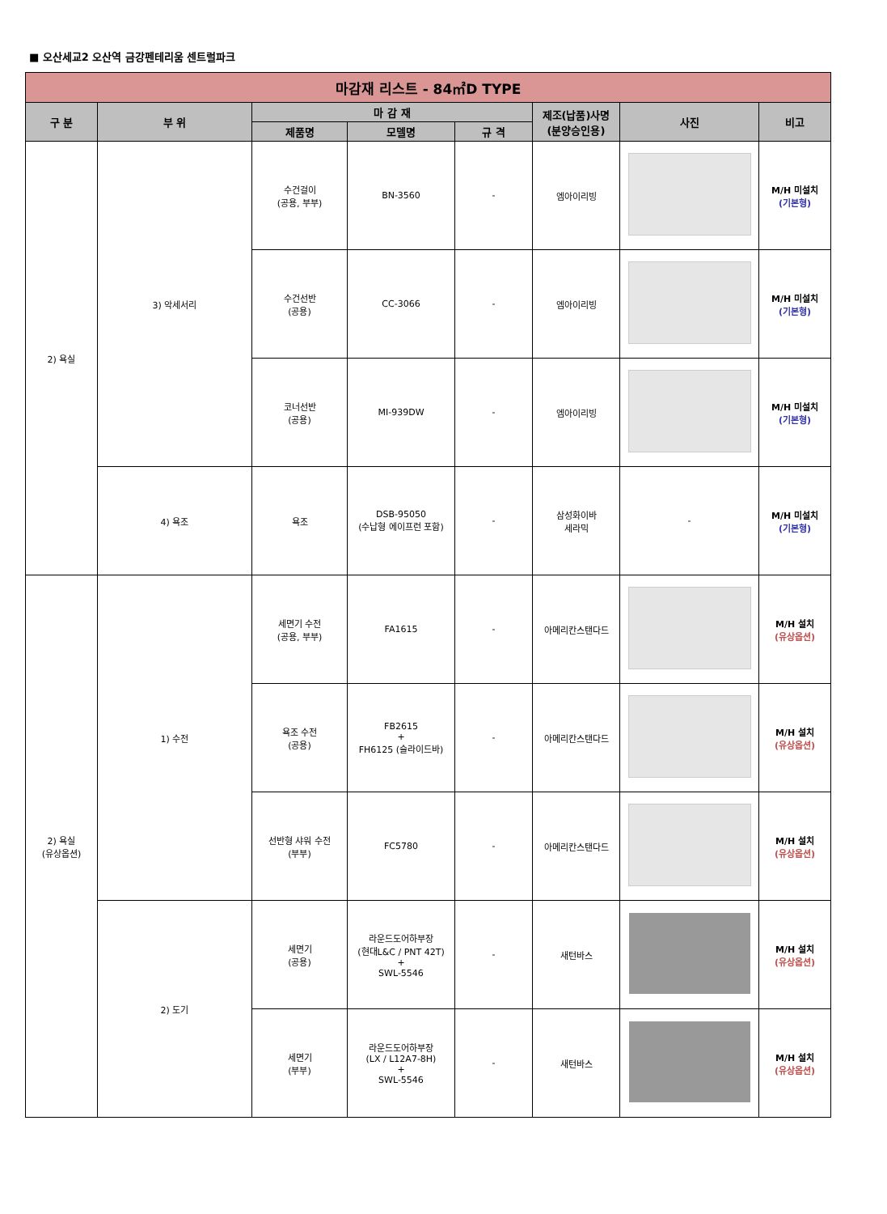■ 오산세교2 오산역 금강펜테리움 센트럴파크
| 마감재 리스트 - 84㎡D TYPE | | | | | | | |
| --- | --- | --- | --- | --- | --- | --- | --- |
| 구 분 | 부 위 | 마 감 재 | | | 제조(납품)사명 (분양승인용) | 사진 | 비고 |
| | | 제품명 | 모델명 | 규 격 | | | |
| 2) 욕실 | 3) 악세서리 | 수건걸이 (공용, 부부) | BN-3560 | - | 엠아이리빙 | | M/H 미설치 (기본형) |
| | | 수건선반 (공용) | CC-3066 | - | 엠아이리빙 | | M/H 미설치 (기본형) |
| | | 코너선반 (공용) | MI-939DW | - | 엠아이리빙 | | M/H 미설치 (기본형) |
| | 4) 욕조 | 욕조 | DSB-95050 (수납형 에이프런 포함) | - | 삼성화이바 세라믹 | - | M/H 미설치 (기본형) |
| 2) 욕실 (유상옵션) | 1) 수전 | 세면기 수전 (공용, 부부) | FA1615 | - | 아메리칸스탠다드 | | M/H 설치 (유상옵션) |
| | | 욕조 수전 (공용) | FB2615 + FH6125 (슬라이드바) | - | 아메리칸스탠다드 | | M/H 설치 (유상옵션) |
| | | 선반형 샤워 수전 (부부) | FC5780 | - | 아메리칸스탠다드 | | M/H 설치 (유상옵션) |
| | 2) 도기 | 세면기 (공용) | 라운드도어하부장 (현대L&C / PNT 42T) + SWL-5546 | - | 새턴바스 | | M/H 설치 (유상옵션) |
| | | 세면기 (부부) | 라운드도어하부장 (LX / L12A7-8H) + SWL-5546 | - | 새턴바스 | | M/H 설치 (유상옵션) |